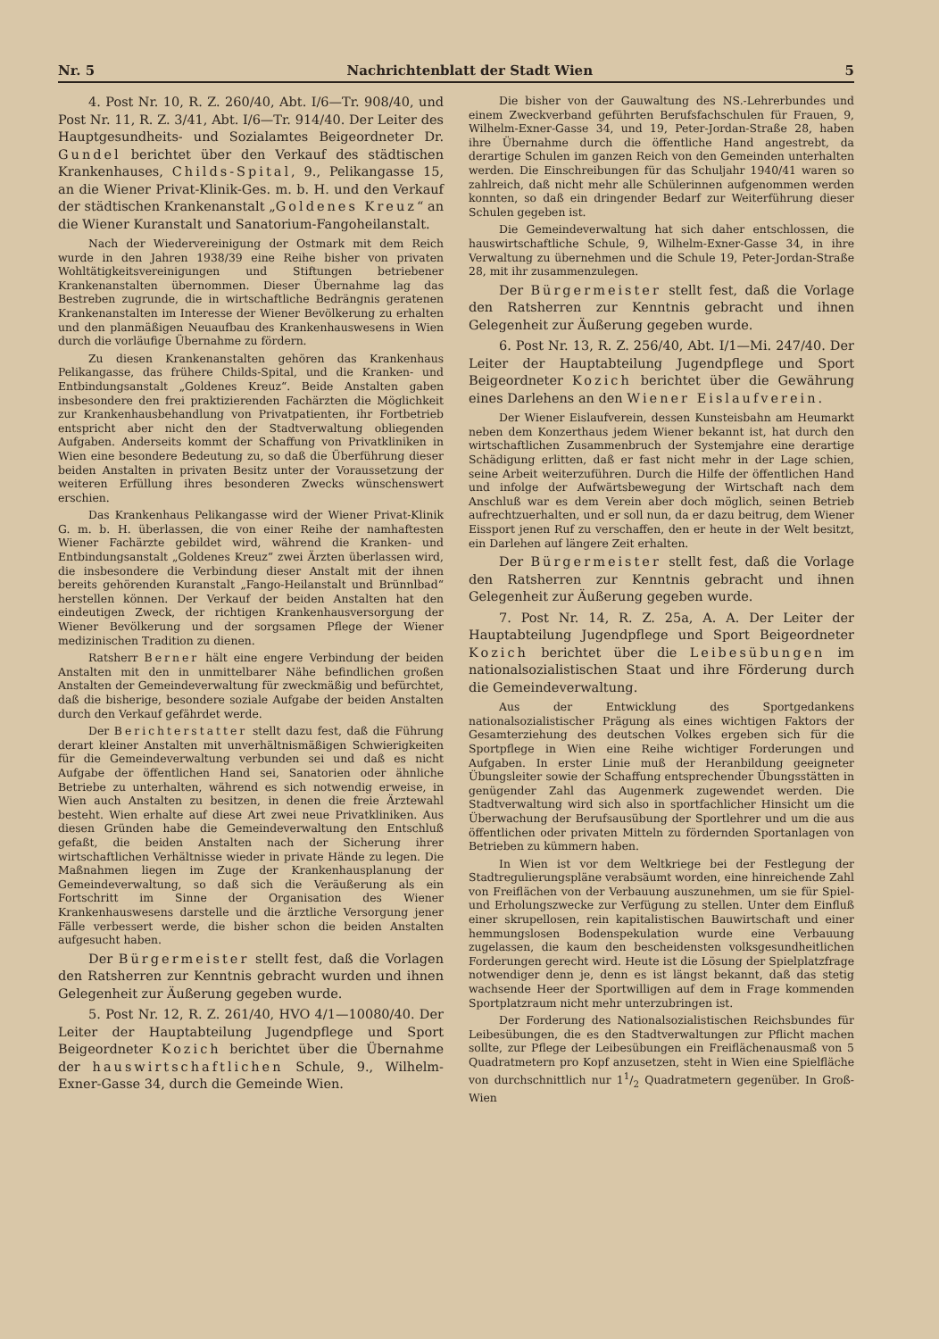Nr. 5 Nachrichtenblatt der Stadt Wien 5
4. Post Nr. 10, R. Z. 260/40, Abt. I/6—Tr. 908/40, und Post Nr. 11, R. Z. 3/41, Abt. I/6—Tr. 914/40. Der Leiter des Hauptgesundheits- und Sozialamtes Beigeordneter Dr. Gundel berichtet über den Verkauf des städtischen Krankenhauses, Childs-Spital, 9., Pelikangasse 15, an die Wiener Privat-Klinik-Ges. m. b. H. und den Verkauf der städtischen Krankenanstalt „Goldenes Kreuz“ an die Wiener Kuranstalt und Sanatorium-Fangoheilanstalt.
Nach der Wiedervereinigung der Ostmark mit dem Reich wurde in den Jahren 1938/39 eine Reihe bisher von privaten Wohltätigkeitsvereinigungen und Stiftungen betriebener Krankenanstalten übernommen. Dieser Übernahme lag das Bestreben zugrunde, die in wirtschaftliche Bedrängnis geratenen Krankenanstalten im Interesse der Wiener Bevölkerung zu erhalten und den planmäßigen Neuaufbau des Krankenhauswesens in Wien durch die vorläufige Übernahme zu fördern.
Zu diesen Krankenanstalten gehören das Krankenhaus Pelikangasse, das frühere Childs-Spital, und die Kranken- und Entbindungsanstalt „Goldenes Kreuz“. Beide Anstalten gaben insbesondere den frei praktizierenden Fachärzten die Möglichkeit zur Krankenhausbehandlung von Privatpatienten, ihr Fortbetrieb entspricht aber nicht den der Stadtverwaltung obliegenden Aufgaben. Anderseits kommt der Schaffung von Privatkliniken in Wien eine besondere Bedeutung zu, so daß die Überführung dieser beiden Anstalten in privaten Besitz unter der Voraussetzung der weiteren Erfüllung ihres besonderen Zwecks wünschenswert erschien.
Das Krankenhaus Pelikangasse wird der Wiener Privat-Klinik G. m. b. H. überlassen, die von einer Reihe der namhaftesten Wiener Fachärzte gebildet wird, während die Kranken- und Entbindungsanstalt „Goldenes Kreuz“ zwei Ärzten überlassen wird, die insbesondere die Verbindung dieser Anstalt mit der ihnen bereits gehörenden Kuranstalt „Fango-Heilanstalt und Brünnlbad“ herstellen können. Der Verkauf der beiden Anstalten hat den eindeutigen Zweck, der richtigen Krankenhausversorgung der Wiener Bevölkerung und der sorgsamen Pflege der Wiener medizinischen Tradition zu dienen.
Ratsherr Berner hält eine engere Verbindung der beiden Anstalten mit den in unmittelbarer Nähe befindlichen großen Anstalten der Gemeindeverwaltung für zweckmäßig und befürchtet, daß die bisherige, besondere soziale Aufgabe der beiden Anstalten durch den Verkauf gefährdet werde.
Der Berichterstatter stellt dazu fest, daß die Führung derart kleiner Anstalten mit unverhältnismäßigen Schwierigkeiten für die Gemeindeverwaltung verbunden sei und daß es nicht Aufgabe der öffentlichen Hand sei, Sanatorien oder ähnliche Betriebe zu unterhalten, während es sich notwendig erweise, in Wien auch Anstalten zu besitzen, in denen die freie Ärztewahl besteht. Wien erhalte auf diese Art zwei neue Privatkliniken. Aus diesen Gründen habe die Gemeindeverwaltung den Entschluß gefaßt, die beiden Anstalten nach der Sicherung ihrer wirtschaftlichen Verhältnisse wieder in private Hände zu legen. Die Maßnahmen liegen im Zuge der Krankenhausplanung der Gemeindeverwaltung, so daß sich die Veräußerung als ein Fortschritt im Sinne der Organisation des Wiener Krankenhauswesens darstelle und die ärztliche Versorgung jener Fälle verbessert werde, die bisher schon die beiden Anstalten aufgesucht haben.
Der Bürgermeister stellt fest, daß die Vorlagen den Ratsherren zur Kenntnis gebracht wurden und ihnen Gelegenheit zur Äußerung gegeben wurde.
5. Post Nr. 12, R. Z. 261/40, HVO 4/1—10080/40. Der Leiter der Hauptabteilung Jugendpflege und Sport Beigeordneter Kozich berichtet über die Übernahme der hauswirtschaftlichen Schule, 9., Wilhelm-Exner-Gasse 34, durch die Gemeinde Wien.
Die bisher von der Gauwaltung des NS.-Lehrerbundes und einem Zweckverband geführten Berufsfachschulen für Frauen, 9, Wilhelm-Exner-Gasse 34, und 19, Peter-Jordan-Straße 28, haben ihre Übernahme durch die öffentliche Hand angestrebt, da derartige Schulen im ganzen Reich von den Gemeinden unterhalten werden. Die Einschreibungen für das Schuljahr 1940/41 waren so zahlreich, daß nicht mehr alle Schülerinnen aufgenommen werden konnten, so daß ein dringender Bedarf zur Weiterführung dieser Schulen gegeben ist.
Die Gemeindeverwaltung hat sich daher entschlossen, die hauswirtschaftliche Schule, 9, Wilhelm-Exner-Gasse 34, in ihre Verwaltung zu übernehmen und die Schule 19, Peter-Jordan-Straße 28, mit ihr zusammenzulegen.
Der Bürgermeister stellt fest, daß die Vorlage den Ratsherren zur Kenntnis gebracht und ihnen Gelegenheit zur Äußerung gegeben wurde.
6. Post Nr. 13, R. Z. 256/40, Abt. I/1—Mi. 247/40. Der Leiter der Hauptabteilung Jugendpflege und Sport Beigeordneter Kozich berichtet über die Gewährung eines Darlehens an den Wiener Eislaufverein.
Der Wiener Eislaufverein, dessen Kunsteisbahn am Heumarkt neben dem Konzerthaus jedem Wiener bekannt ist, hat durch den wirtschaftlichen Zusammenbruch der Systemjahre eine derartige Schädigung erlitten, daß er fast nicht mehr in der Lage schien, seine Arbeit weiterzuführen. Durch die Hilfe der öffentlichen Hand und infolge der Aufwärtsbewegung der Wirtschaft nach dem Anschluß war es dem Verein aber doch möglich, seinen Betrieb aufrechtzuerhalten, und er soll nun, da er dazu beitrug, dem Wiener Eissport jenen Ruf zu verschaffen, den er heute in der Welt besitzt, ein Darlehen auf längere Zeit erhalten.
Der Bürgermeister stellt fest, daß die Vorlage den Ratsherren zur Kenntnis gebracht und ihnen Gelegenheit zur Äußerung gegeben wurde.
7. Post Nr. 14, R. Z. 25a, A. A. Der Leiter der Hauptabteilung Jugendpflege und Sport Beigeordneter Kozich berichtet über die Leibesübungen im nationalsozialistischen Staat und ihre Förderung durch die Gemeindeverwaltung.
Aus der Entwicklung des Sportgedankens nationalsozialistischer Prägung als eines wichtigen Faktors der Gesamterziehung des deutschen Volkes ergeben sich für die Sportpflege in Wien eine Reihe wichtiger Forderungen und Aufgaben. In erster Linie muß der Heranbildung geeigneter Übungsleiter sowie der Schaffung entsprechender Übungsstätten in genügender Zahl das Augenmerk zugewendet werden. Die Stadtverwaltung wird sich also in sportfachlicher Hinsicht um die Überwachung der Berufsausübung der Sportlehrer und um die aus öffentlichen oder privaten Mitteln zu fördernden Sportanlagen von Betrieben zu kümmern haben.
In Wien ist vor dem Weltkriege bei der Festlegung der Stadtregulierungspläne verabsäumt worden, eine hinreichende Zahl von Freiflächen von der Verbauung auszunehmen, um sie für Spiel- und Erholungszwecke zur Verfügung zu stellen. Unter dem Einfluß einer skrupellosen, rein kapitalistischen Bauwirtschaft und einer hemmungslosen Bodenspekulation wurde eine Verbauung zugelassen, die kaum den bescheidensten volksgesundheitlichen Forderungen gerecht wird. Heute ist die Lösung der Spielplatzfrage notwendiger denn je, denn es ist längst bekannt, daß das stetig wachsende Heer der Sportwilligen auf dem in Frage kommenden Sportplatzraum nicht mehr unterzubringen ist.
Der Forderung des Nationalsozialistischen Reichsbundes für Leibesübungen, die es den Stadtverwaltungen zur Pflicht machen sollte, zur Pflege der Leibesübungen ein Freiflächenausmaß von 5 Quadratmetern pro Kopf anzusetzen, steht in Wien eine Spielfläche von durchschnittlich nur 11/2 Quadratmetern gegenüber. In Groß-Wien